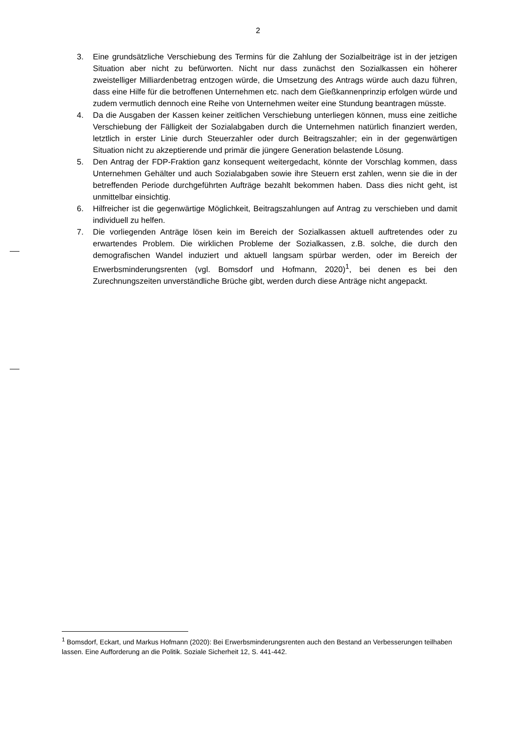2
3. Eine grundsätzliche Verschiebung des Termins für die Zahlung der Sozialbeiträge ist in der jetzigen Situation aber nicht zu befürworten. Nicht nur dass zunächst den Sozialkassen ein höherer zweistelliger Milliardenbetrag entzogen würde, die Umsetzung des Antrags würde auch dazu führen, dass eine Hilfe für die betroffenen Unternehmen etc. nach dem Gießkannenprinzip erfolgen würde und zudem vermutlich dennoch eine Reihe von Unternehmen weiter eine Stundung beantragen müsste.
4. Da die Ausgaben der Kassen keiner zeitlichen Verschiebung unterliegen können, muss eine zeitliche Verschiebung der Fälligkeit der Sozialabgaben durch die Unternehmen natürlich finanziert werden, letztlich in erster Linie durch Steuerzahler oder durch Beitragszahler; ein in der gegenwärtigen Situation nicht zu akzeptierende und primär die jüngere Generation belastende Lösung.
5. Den Antrag der FDP-Fraktion ganz konsequent weitergedacht, könnte der Vorschlag kommen, dass Unternehmen Gehälter und auch Sozialabgaben sowie ihre Steuern erst zahlen, wenn sie die in der betreffenden Periode durchgeführten Aufträge bezahlt bekommen haben. Dass dies nicht geht, ist unmittelbar einsichtig.
6. Hilfreicher ist die gegenwärtige Möglichkeit, Beitragszahlungen auf Antrag zu verschieben und damit individuell zu helfen.
7. Die vorliegenden Anträge lösen kein im Bereich der Sozialkassen aktuell auftretendes oder zu erwartendes Problem. Die wirklichen Probleme der Sozialkassen, z.B. solche, die durch den demografischen Wandel induziert und aktuell langsam spürbar werden, oder im Bereich der Erwerbsminderungsrenten (vgl. Bomsdorf und Hofmann, 2020)<sup>1</sup>, bei denen es bei den Zurechnungszeiten unverständliche Brüche gibt, werden durch diese Anträge nicht angepackt.
<sup>1</sup> Bomsdorf, Eckart, und Markus Hofmann (2020): Bei Erwerbsminderungsrenten auch den Bestand an Verbesserungen teilhaben lassen. Eine Aufforderung an die Politik. Soziale Sicherheit 12, S. 441-442.